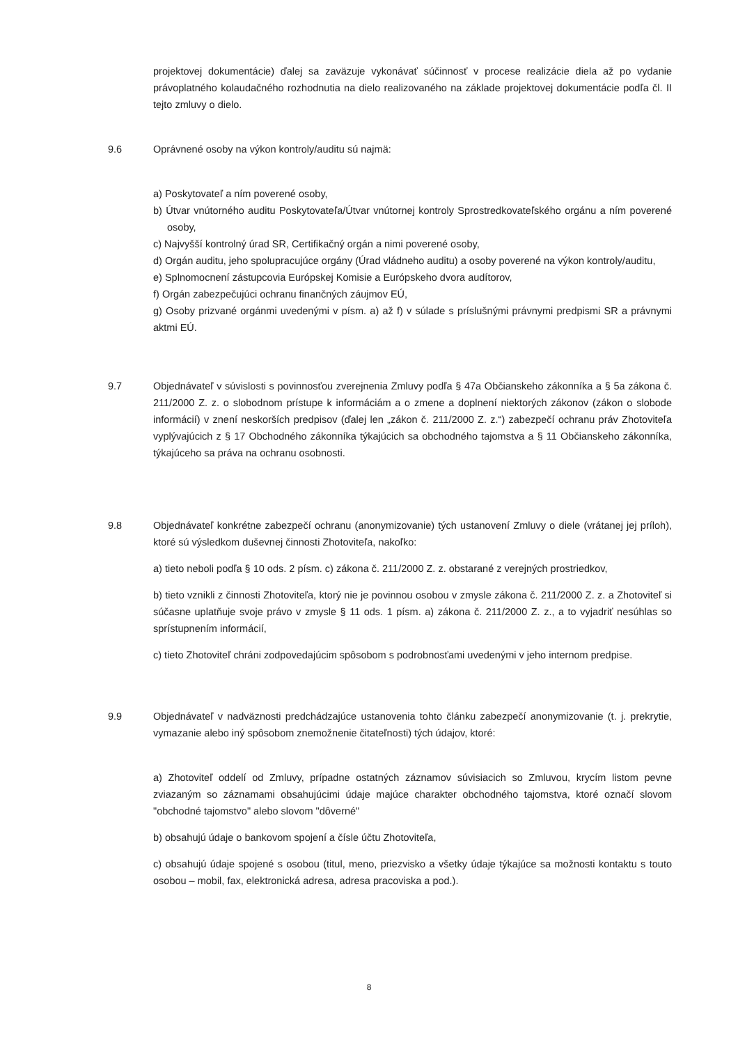projektovej dokumentácie) ďalej sa zaväzuje vykonávať súčinnosť v procese realizácie diela až po vydanie právoplatného kolaudačného rozhodnutia na dielo realizovaného na základe projektovej dokumentácie podľa čl. II tejto zmluvy o dielo.
9.6 Oprávnené osoby na výkon kontroly/auditu sú najmä:
a) Poskytovateľ a ním poverené osoby,
b) Útvar vnútorného auditu Poskytovateľa/Útvar vnútornej kontroly Sprostredkovateľského orgánu a ním poverené osoby,
c) Najvyšší kontrolný úrad SR, Certifikačný orgán a nimi poverené osoby,
d) Orgán auditu, jeho spolupracujúce orgány (Úrad vládneho auditu) a osoby poverené na výkon kontroly/auditu,
e) Splnomocnení zástupcovia Európskej Komisie a Európskeho dvora audítorov,
f) Orgán zabezpečujúci ochranu finančných záujmov EÚ,
g) Osoby prizvané orgánmi uvedenými v písm. a) až f) v súlade s príslušnými právnymi predpismi SR a právnymi aktmi EÚ.
9.7 Objednávateľ v súvislosti s povinnosťou zverejnenia Zmluvy podľa § 47a Občianskeho zákonníka a § 5a zákona č. 211/2000 Z. z. o slobodnom prístupe k informáciám a o zmene a doplnení niektorých zákonov (zákon o slobode informácií) v znení neskorších predpisov (ďalej len „zákon č. 211/2000 Z. z.“) zabezpečí ochranu práv Zhotoviteľa vyplývajúcich z § 17 Obchodného zákonníka týkajúcich sa obchodného tajomstva a § 11 Občianskeho zákonníka, týkajúceho sa práva na ochranu osobnosti.
9.8 Objednávateľ konkrétne zabezpečí ochranu (anonymizovanie) tých ustanovení Zmluvy o diele (vrátanej jej príloh), ktoré sú výsledkom duševnej činnosti Zhotoviteľa, nakoľko:
a) tieto neboli podľa § 10 ods. 2 písm. c) zákona č. 211/2000 Z. z. obstarané z verejných prostriedkov,
b) tieto vznikli z činnosti Zhotoviteľa, ktorý nie je povinnou osobou v zmysle zákona č. 211/2000 Z. z. a Zhotoviteľ si súčasne uplatňuje svoje právo v zmysle § 11 ods. 1 písm. a) zákona č. 211/2000 Z. z., a to vyjadriť nesúhlas so sprístupnením informácií,
c) tieto Zhotoviteľ chráni zodpovedajúcim spôsobom s podrobnosťami uvedenými v jeho internom predpise.
9.9 Objednávateľ v nadväznosti predchádzajúce ustanovenia tohto článku zabezpečí anonymizovanie (t. j. prekrytie, vymazanie alebo iný spôsobom znemožnenie čitateľnosti) tých údajov, ktoré:
a) Zhotoviteľ oddelí od Zmluvy, prípadne ostatných záznamov súvisiacich so Zmluvou, krycím listom pevne zviazaným so záznamami obsahujúcimi údaje majúce charakter obchodného tajomstva, ktoré označí slovom "obchodné tajomstvo" alebo slovom "dôverné"
b) obsahujú údaje o bankovom spojení a čísle účtu Zhotoviteľa,
c) obsahujú údaje spojené s osobou (titul, meno, priezvisko a všetky údaje týkajúce sa možnosti kontaktu s touto osobou – mobil, fax, elektronická adresa, adresa pracoviska a pod.).
8